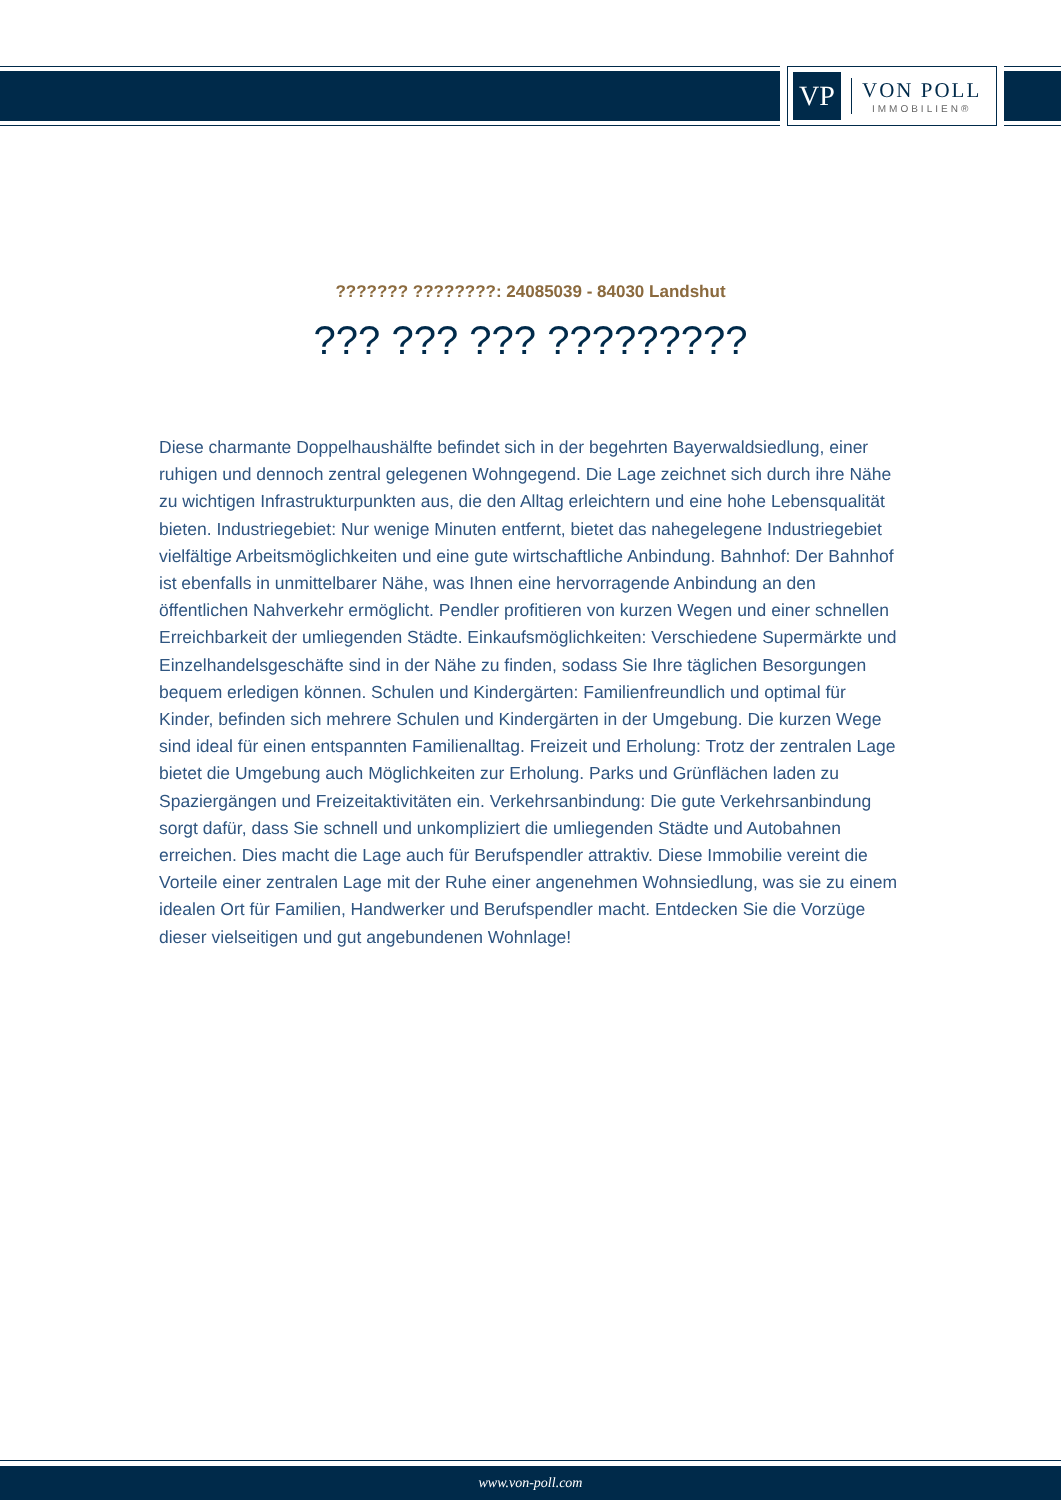VP
VON POLL
IMMOBILIEN®
??????? ????????: 24085039 - 84030 Landshut
??? ??? ??? ?????????
Diese charmante Doppelhaushälfte befindet sich in der begehrten Bayerwaldsiedlung, einer ruhigen und dennoch zentral gelegenen Wohngegend. Die Lage zeichnet sich durch ihre Nähe zu wichtigen Infrastrukturpunkten aus, die den Alltag erleichtern und eine hohe Lebensqualität bieten. Industriegebiet: Nur wenige Minuten entfernt, bietet das nahegelegene Industriegebiet vielfältige Arbeitsmöglichkeiten und eine gute wirtschaftliche Anbindung. Bahnhof: Der Bahnhof ist ebenfalls in unmittelbarer Nähe, was Ihnen eine hervorragende Anbindung an den öffentlichen Nahverkehr ermöglicht. Pendler profitieren von kurzen Wegen und einer schnellen Erreichbarkeit der umliegenden Städte. Einkaufsmöglichkeiten: Verschiedene Supermärkte und Einzelhandelsgeschäfte sind in der Nähe zu finden, sodass Sie Ihre täglichen Besorgungen bequem erledigen können. Schulen und Kindergärten: Familienfreundlich und optimal für Kinder, befinden sich mehrere Schulen und Kindergärten in der Umgebung. Die kurzen Wege sind ideal für einen entspannten Familienalltag. Freizeit und Erholung: Trotz der zentralen Lage bietet die Umgebung auch Möglichkeiten zur Erholung. Parks und Grünflächen laden zu Spaziergängen und Freizeitaktivitäten ein. Verkehrsanbindung: Die gute Verkehrsanbindung sorgt dafür, dass Sie schnell und unkompliziert die umliegenden Städte und Autobahnen erreichen. Dies macht die Lage auch für Berufspendler attraktiv. Diese Immobilie vereint die Vorteile einer zentralen Lage mit der Ruhe einer angenehmen Wohnsiedlung, was sie zu einem idealen Ort für Familien, Handwerker und Berufspendler macht. Entdecken Sie die Vorzüge dieser vielseitigen und gut angebundenen Wohnlage!
www.von-poll.com